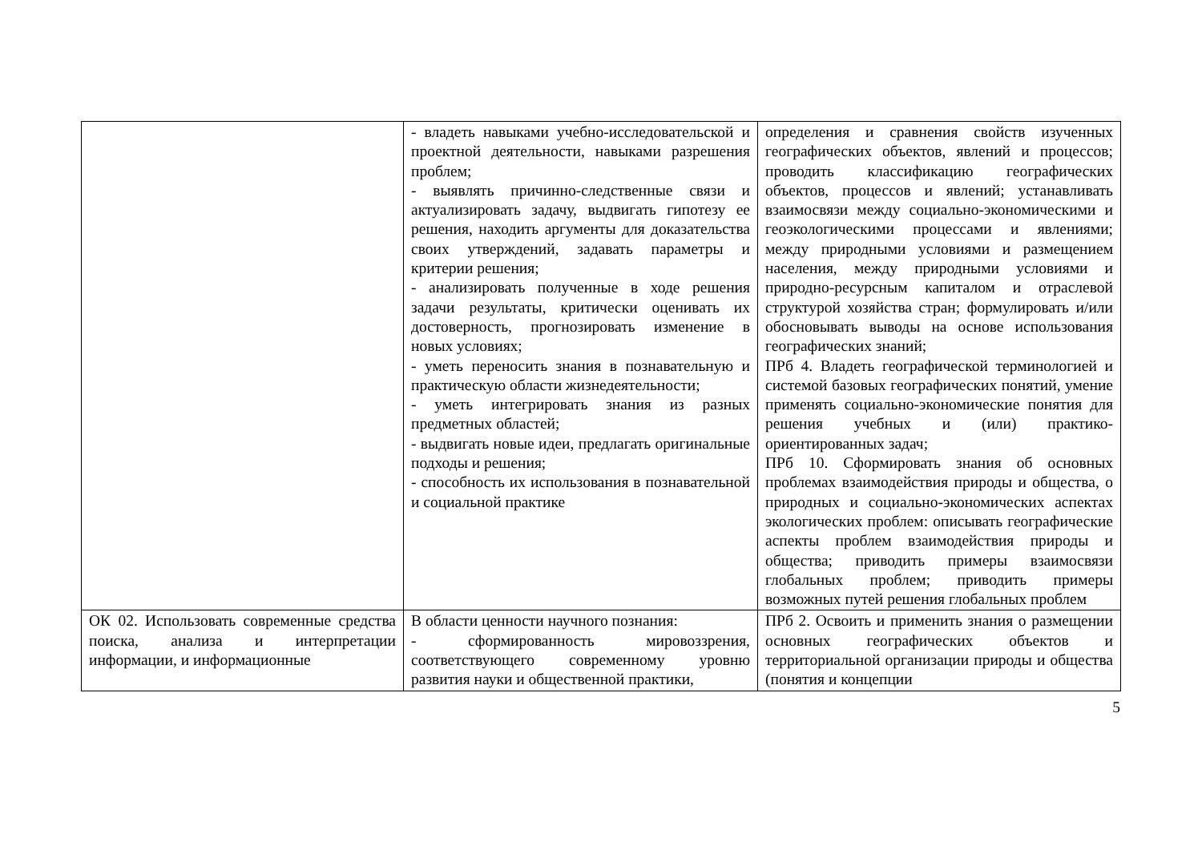| | - владеть навыками учебно-исследовательской и проектной деятельности, навыками разрешения проблем; - выявлять причинно-следственные связи и актуализировать задачу, выдвигать гипотезу ее решения, находить аргументы для доказательства своих утверждений, задавать параметры и критерии решения; - анализировать полученные в ходе решения задачи результаты, критически оценивать их достоверность, прогнозировать изменение в новых условиях; - уметь переносить знания в познавательную и практическую области жизнедеятельности; - уметь интегрировать знания из разных предметных областей; - выдвигать новые идеи, предлагать оригинальные подходы и решения; - способность их использования в познавательной и социальной практике | определения и сравнения свойств изученных географических объектов, явлений и процессов; проводить классификацию географических объектов, процессов и явлений; устанавливать взаимосвязи между социально-экономическими и геоэкологическими процессами и явлениями; между природными условиями и размещением населения, между природными условиями и природно-ресурсным капиталом и отраслевой структурой хозяйства стран; формулировать и/или обосновывать выводы на основе использования географических знаний; ПРб 4. Владеть географической терминологией и системой базовых географических понятий, умение применять социально-экономические понятия для решения учебных и (или) практико-ориентированных задач; ПРб 10. Сформировать знания об основных проблемах взаимодействия природы и общества, о природных и социально-экономических аспектах экологических проблем: описывать географические аспекты проблем взаимодействия природы и общества; приводить примеры взаимосвязи глобальных проблем; приводить примеры возможных путей решения глобальных проблем |
| ОК 02. Использовать современные средства поиска, анализа и интерпретации информации, и информационные | В области ценности научного познания: - сформированность мировоззрения, соответствующего современному уровню развития науки и общественной практики, | ПРб 2. Освоить и применить знания о размещении основных географических объектов и территориальной организации природы и общества (понятия и концепции |
5